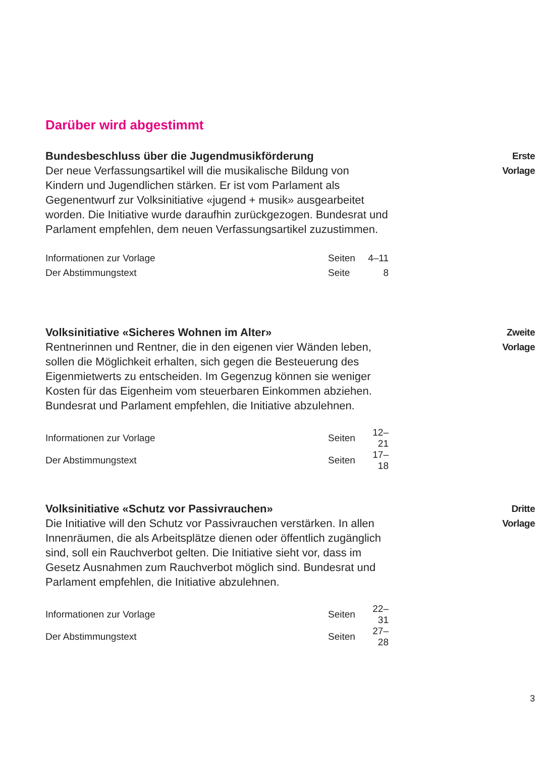Darüber wird abgestimmt
Bundesbeschluss über die Jugendmusikförderung
Der neue Verfassungsartikel will die musikalische Bildung von Kindern und Jugendlichen stärken. Er ist vom Parlament als Gegenentwurf zur Volksinitiative «jugend + musik» ausgearbeitet worden. Die Initiative wurde daraufhin zurückgezogen. Bundesrat und Parlament empfehlen, dem neuen Verfassungsartikel zuzustimmen.
| Informationen zur Vorlage | Seiten | 4–11 |
| Der Abstimmungstext | Seite | 8 |
Erste
Vorlage
Volksinitiative «Sicheres Wohnen im Alter»
Rentnerinnen und Rentner, die in den eigenen vier Wänden leben, sollen die Möglichkeit erhalten, sich gegen die Besteuerung des Eigenmietwerts zu entscheiden. Im Gegenzug können sie weniger Kosten für das Eigenheim vom steuerbaren Einkommen abziehen. Bundesrat und Parlament empfehlen, die Initiative abzulehnen.
| Informationen zur Vorlage | Seiten | 12–21 |
| Der Abstimmungstext | Seiten | 17–18 |
Zweite
Vorlage
Volksinitiative «Schutz vor Passivrauchen»
Die Initiative will den Schutz vor Passivrauchen verstärken. In allen Innenräumen, die als Arbeitsplätze dienen oder öffentlich zugänglich sind, soll ein Rauchverbot gelten. Die Initiative sieht vor, dass im Gesetz Ausnahmen zum Rauchverbot möglich sind. Bundesrat und Parlament empfehlen, die Initiative abzulehnen.
| Informationen zur Vorlage | Seiten | 22–31 |
| Der Abstimmungstext | Seiten | 27–28 |
Dritte
Vorlage
3